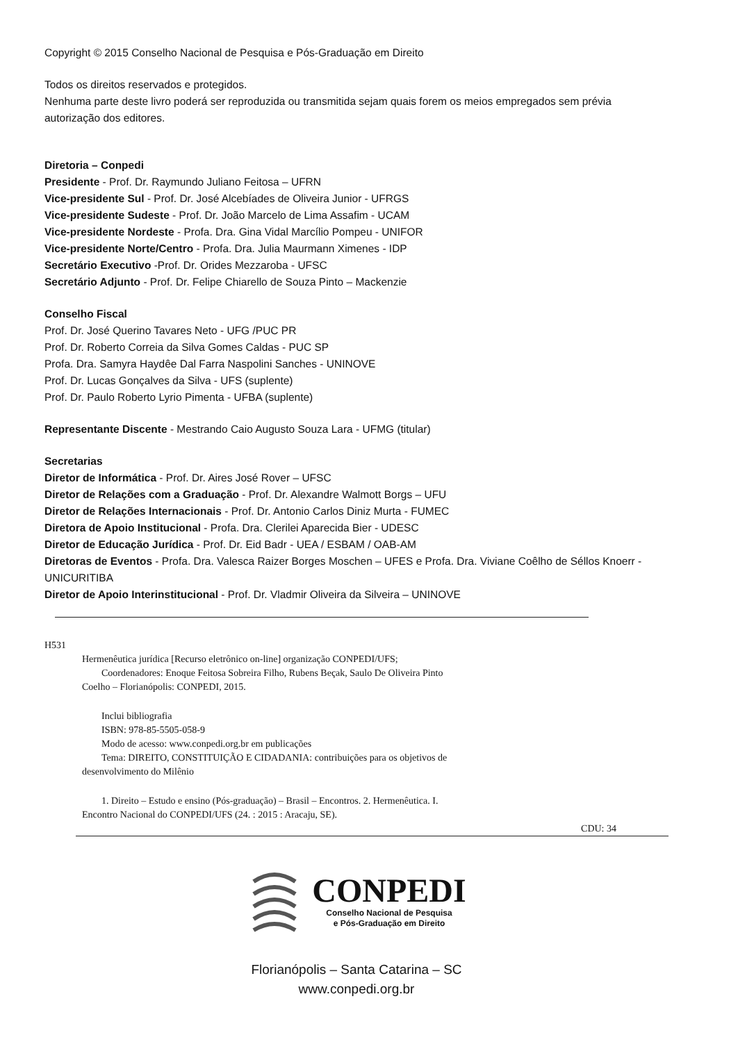Copyright © 2015 Conselho Nacional de Pesquisa e Pós-Graduação em Direito
Todos os direitos reservados e protegidos.
Nenhuma parte deste livro poderá ser reproduzida ou transmitida sejam quais forem os meios empregados sem prévia autorização dos editores.
Diretoria – Conpedi
Presidente - Prof. Dr. Raymundo Juliano Feitosa – UFRN
Vice-presidente Sul - Prof. Dr. José Alcebíades de Oliveira Junior - UFRGS
Vice-presidente Sudeste - Prof. Dr. João Marcelo de Lima Assafim - UCAM
Vice-presidente Nordeste - Profa. Dra. Gina Vidal Marcílio Pompeu - UNIFOR
Vice-presidente Norte/Centro - Profa. Dra. Julia Maurmann Ximenes - IDP
Secretário Executivo -Prof. Dr. Orides Mezzaroba - UFSC
Secretário Adjunto - Prof. Dr. Felipe Chiarello de Souza Pinto – Mackenzie
Conselho Fiscal
Prof. Dr. José Querino Tavares Neto - UFG /PUC PR
Prof. Dr. Roberto Correia da Silva Gomes Caldas - PUC SP
Profa. Dra. Samyra Haydêe Dal Farra Naspolini Sanches - UNINOVE
Prof. Dr. Lucas Gonçalves da Silva - UFS (suplente)
Prof. Dr. Paulo Roberto Lyrio Pimenta - UFBA (suplente)
Representante Discente - Mestrando Caio Augusto Souza Lara - UFMG (titular)
Secretarias
Diretor de Informática - Prof. Dr. Aires José Rover – UFSC
Diretor de Relações com a Graduação - Prof. Dr. Alexandre Walmott Borgs – UFU
Diretor de Relações Internacionais - Prof. Dr. Antonio Carlos Diniz Murta - FUMEC
Diretora de Apoio Institucional - Profa. Dra. Clerilei Aparecida Bier - UDESC
Diretor de Educação Jurídica - Prof. Dr. Eid Badr - UEA / ESBAM / OAB-AM
Diretoras de Eventos - Profa. Dra. Valesca Raizer Borges Moschen – UFES e Profa. Dra. Viviane Coêlho de Séllos Knoerr - UNICURITIBA
Diretor de Apoio Interinstitucional - Prof. Dr. Vladmir Oliveira da Silveira – UNINOVE
H531
Hermenêutica jurídica [Recurso eletrônico on-line] organização CONPEDI/UFS;
Coordenadores: Enoque Feitosa Sobreira Filho, Rubens Beçak, Saulo De Oliveira Pinto
Coelho – Florianópolis: CONPEDI, 2015.
Inclui bibliografia
ISBN: 978-85-5505-058-9
Modo de acesso: www.conpedi.org.br em publicações
Tema: DIREITO, CONSTITUIÇÃO E CIDADANIA: contribuições para os objetivos de
desenvolvimento do Milênio
1. Direito – Estudo e ensino (Pós-graduação) – Brasil – Encontros. 2. Hermenêutica. I.
Encontro Nacional do CONPEDI/UFS (24. : 2015 : Aracaju, SE).
CDU: 34
CONPEDI
Conselho Nacional de Pesquisa
e Pós-Graduação em Direito
Florianópolis – Santa Catarina – SC
www.conpedi.org.br